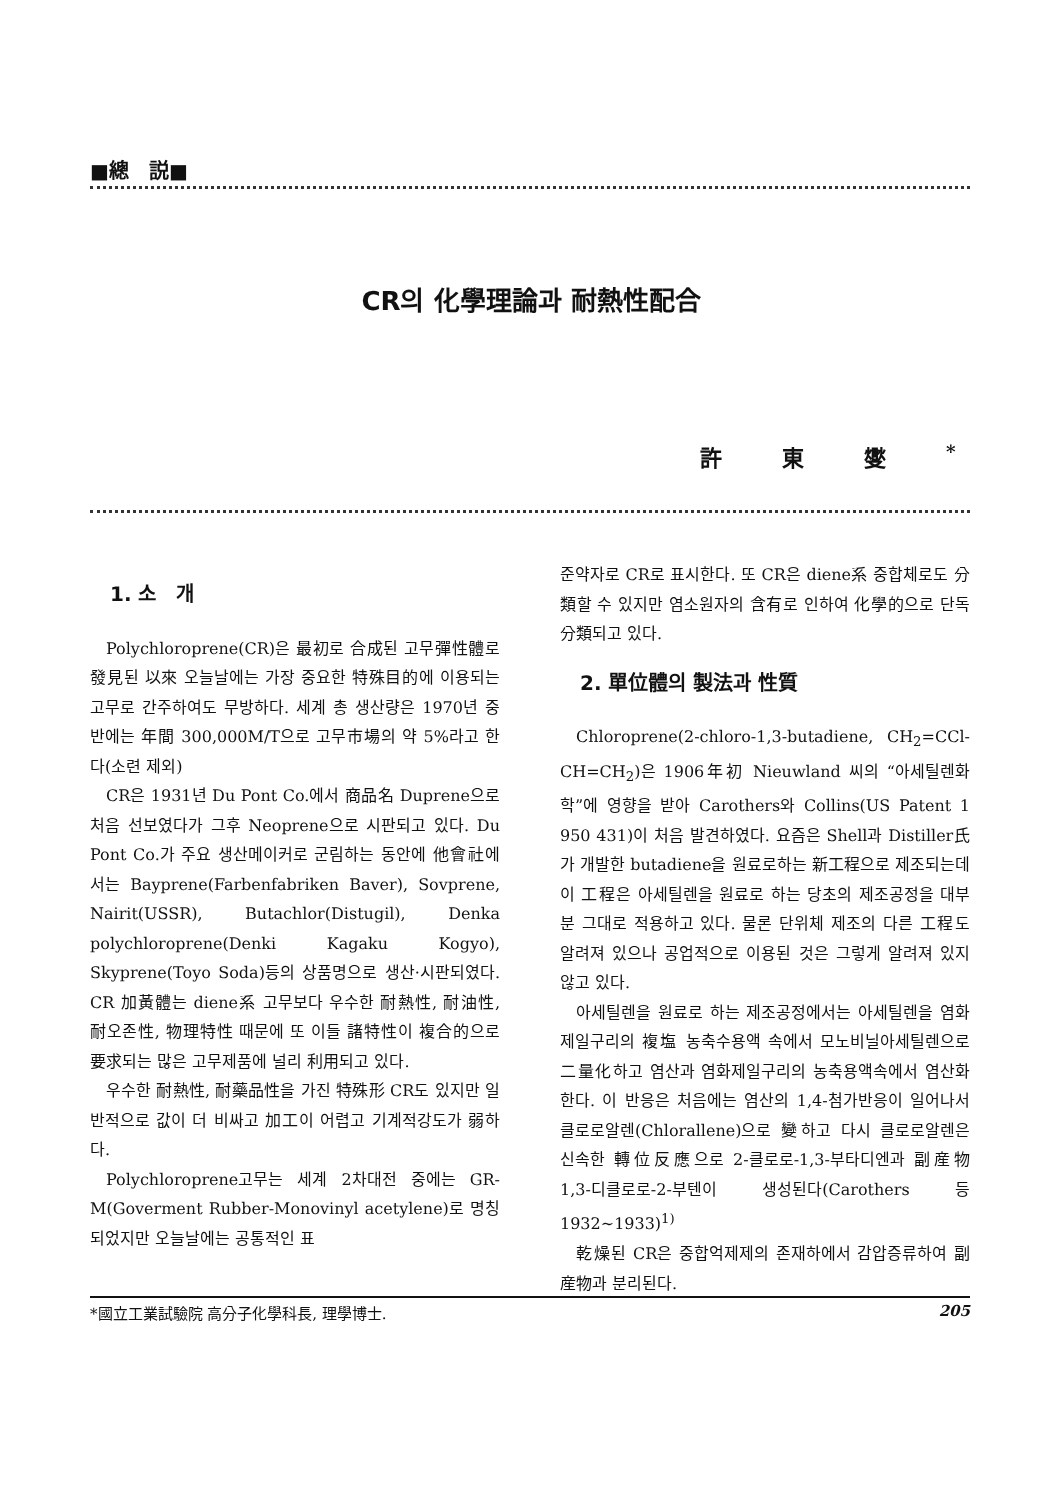■總　説■
CR의 化學理論과 耐熱性配合
許東燮<sup>*</sup>
1. 소　개
Polychloroprene(CR)은 最初로 合成된 고무彈性體로 發見된 以來 오늘날에는 가장 중요한 特殊目的에 이용되는 고무로 간주하여도 무방하다. 세계 총 생산량은 1970년 중반에는 年間 300,000M/T으로 고무市場의 약 5%라고 한다(소련 제외)
CR은 1931년 Du Pont Co.에서 商品名 Duprene으로 처음 선보였다가 그후 Neoprene으로 시판되고 있다. Du Pont Co.가 주요 생산메이커로 군림하는 동안에 他會社에서는 Bayprene(Farbenfabriken Baver), Sovprene, Nairit(USSR), Butachlor(Distugil), Denka polychloroprene(Denki Kagaku Kogyo), Skyprene(Toyo Soda)등의 상품명으로 생산·시판되였다. CR 加黃體는 diene系 고무보다 우수한 耐熱性, 耐油性, 耐오존性, 物理特性 때문에 또 이들 諸特性이 複合的으로 要求되는 많은 고무제품에 널리 利用되고 있다.
우수한 耐熱性, 耐藥品性을 가진 特殊形 CR도 있지만 일반적으로 값이 더 비싸고 加工이 어렵고 기계적강도가 弱하다.
Polychloroprene고무는 세계 2차대전 중에는 GR-M(Goverment Rubber-Monovinyl acetylene)로 명칭되었지만 오늘날에는 공통적인 표
준약자로 CR로 표시한다. 또 CR은 diene系 중합체로도 分類할 수 있지만 염소원자의 含有로 인하여 化學的으로 단독 分類되고 있다.
2. 單位體의 製法과 性質
Chloroprene(2-chloro-1,3-butadiene, CH<sub>2</sub>=CCl-CH=CH<sub>2</sub>)은 1906年初 Nieuwland 씨의 “아세틸렌화학”에 영향을 받아 Carothers와 Collins(US Patent 1 950 431)이 처음 발견하였다. 요즘은 Shell과 Distiller氏가 개발한 butadiene을 원료로하는 新工程으로 제조되는데 이 工程은 아세틸렌을 원료로 하는 당초의 제조공정을 대부분 그대로 적용하고 있다. 물론 단위체 제조의 다른 工程도 알려져 있으나 공업적으로 이용된 것은 그렇게 알려져 있지 않고 있다.
아세틸렌을 원료로 하는 제조공정에서는 아세틸렌을 염화제일구리의 複塩 농축수용액 속에서 모노비닐아세틸렌으로 二量化하고 염산과 염화제일구리의 농축용액속에서 염산화한다. 이 반응은 처음에는 염산의 1,4-첨가반응이 일어나서 클로로알렌(Chlorallene)으로 變하고 다시 클로로알렌은 신속한 轉位反應으로 2-클로로-1,3-부타디엔과 副産物 1,3-디클로로-2-부텐이 생성된다(Carothers 등 1932~1933)<sup>1)</sup>
乾燥된 CR은 중합억제제의 존재하에서 감압증류하여 副産物과 분리된다.
*國立工業試驗院 高分子化學科長, 理學博士. 205